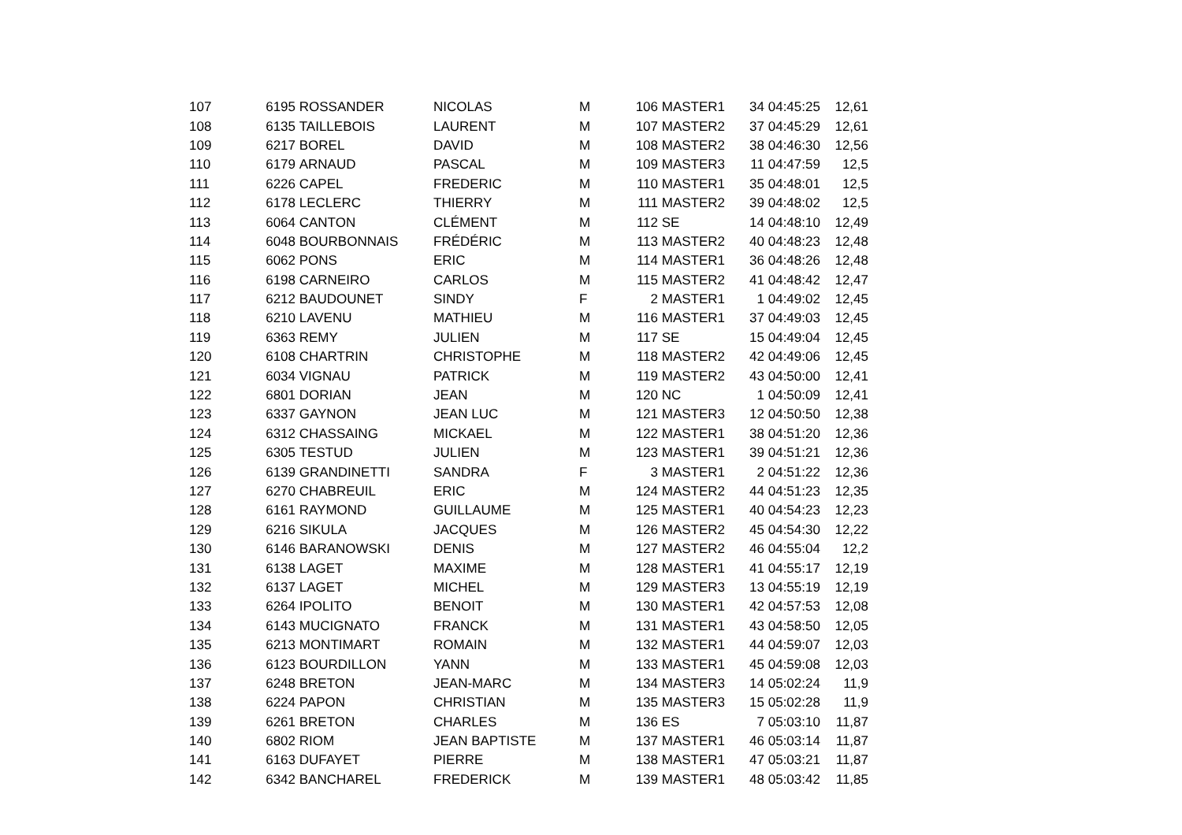| 107 | 6195 | ROSSANDER | NICOLAS | M | 106 | MASTER1 | 34 | 04:45:25 | 12,61 |
| 108 | 6135 | TAILLEBOIS | LAURENT | M | 107 | MASTER2 | 37 | 04:45:29 | 12,61 |
| 109 | 6217 | BOREL | DAVID | M | 108 | MASTER2 | 38 | 04:46:30 | 12,56 |
| 110 | 6179 | ARNAUD | PASCAL | M | 109 | MASTER3 | 11 | 04:47:59 | 12,5 |
| 111 | 6226 | CAPEL | FREDERIC | M | 110 | MASTER1 | 35 | 04:48:01 | 12,5 |
| 112 | 6178 | LECLERC | THIERRY | M | 111 | MASTER2 | 39 | 04:48:02 | 12,5 |
| 113 | 6064 | CANTON | CLÉMENT | M | 112 | SE | 14 | 04:48:10 | 12,49 |
| 114 | 6048 | BOURBONNAIS | FRÉDÉRIC | M | 113 | MASTER2 | 40 | 04:48:23 | 12,48 |
| 115 | 6062 | PONS | ERIC | M | 114 | MASTER1 | 36 | 04:48:26 | 12,48 |
| 116 | 6198 | CARNEIRO | CARLOS | M | 115 | MASTER2 | 41 | 04:48:42 | 12,47 |
| 117 | 6212 | BAUDOUNET | SINDY | F | 2 | MASTER1 | 1 | 04:49:02 | 12,45 |
| 118 | 6210 | LAVENU | MATHIEU | M | 116 | MASTER1 | 37 | 04:49:03 | 12,45 |
| 119 | 6363 | REMY | JULIEN | M | 117 | SE | 15 | 04:49:04 | 12,45 |
| 120 | 6108 | CHARTRIN | CHRISTOPHE | M | 118 | MASTER2 | 42 | 04:49:06 | 12,45 |
| 121 | 6034 | VIGNAU | PATRICK | M | 119 | MASTER2 | 43 | 04:50:00 | 12,41 |
| 122 | 6801 | DORIAN | JEAN | M | 120 | NC | 1 | 04:50:09 | 12,41 |
| 123 | 6337 | GAYNON | JEAN LUC | M | 121 | MASTER3 | 12 | 04:50:50 | 12,38 |
| 124 | 6312 | CHASSAING | MICKAEL | M | 122 | MASTER1 | 38 | 04:51:20 | 12,36 |
| 125 | 6305 | TESTUD | JULIEN | M | 123 | MASTER1 | 39 | 04:51:21 | 12,36 |
| 126 | 6139 | GRANDINETTI | SANDRA | F | 3 | MASTER1 | 2 | 04:51:22 | 12,36 |
| 127 | 6270 | CHABREUIL | ERIC | M | 124 | MASTER2 | 44 | 04:51:23 | 12,35 |
| 128 | 6161 | RAYMOND | GUILLAUME | M | 125 | MASTER1 | 40 | 04:54:23 | 12,23 |
| 129 | 6216 | SIKULA | JACQUES | M | 126 | MASTER2 | 45 | 04:54:30 | 12,22 |
| 130 | 6146 | BARANOWSKI | DENIS | M | 127 | MASTER2 | 46 | 04:55:04 | 12,2 |
| 131 | 6138 | LAGET | MAXIME | M | 128 | MASTER1 | 41 | 04:55:17 | 12,19 |
| 132 | 6137 | LAGET | MICHEL | M | 129 | MASTER3 | 13 | 04:55:19 | 12,19 |
| 133 | 6264 | IPOLITO | BENOIT | M | 130 | MASTER1 | 42 | 04:57:53 | 12,08 |
| 134 | 6143 | MUCIGNATO | FRANCK | M | 131 | MASTER1 | 43 | 04:58:50 | 12,05 |
| 135 | 6213 | MONTIMART | ROMAIN | M | 132 | MASTER1 | 44 | 04:59:07 | 12,03 |
| 136 | 6123 | BOURDILLON | YANN | M | 133 | MASTER1 | 45 | 04:59:08 | 12,03 |
| 137 | 6248 | BRETON | JEAN-MARC | M | 134 | MASTER3 | 14 | 05:02:24 | 11,9 |
| 138 | 6224 | PAPON | CHRISTIAN | M | 135 | MASTER3 | 15 | 05:02:28 | 11,9 |
| 139 | 6261 | BRETON | CHARLES | M | 136 | ES | 7 | 05:03:10 | 11,87 |
| 140 | 6802 | RIOM | JEAN BAPTISTE | M | 137 | MASTER1 | 46 | 05:03:14 | 11,87 |
| 141 | 6163 | DUFAYET | PIERRE | M | 138 | MASTER1 | 47 | 05:03:21 | 11,87 |
| 142 | 6342 | BANCHAREL | FREDERICK | M | 139 | MASTER1 | 48 | 05:03:42 | 11,85 |